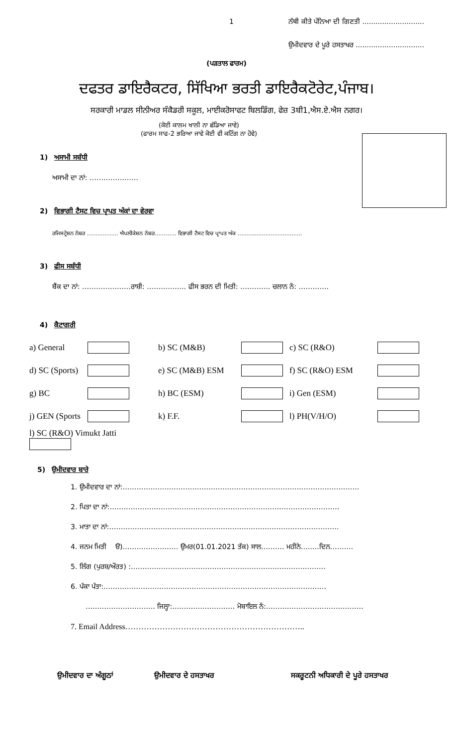1 ਨੱਥੀ ਕੀਤੇ ਪੰਨਿਆ ਦੀ ਗਿਣਤੀ ............................
ਉਮੀਦਵਾਰ ਦੇ ਪੂਰੇ ਹਸਤਾਖਰ ...............................
(ਪੜਤਾਲ ਫਾਰਮ)
ਦਫਤਰ ਡਾਇਰੈਕਟਰ, ਸਿੱਖਿਆ ਭਰਤੀ ਡਾਇਰੈਕਟੋਰੇਟ,ਪੰਜਾਬ।
ਸਰਕਾਰੀ ਮਾਡਲ ਸੀਨੀਅਰ ਸੰਕੈਡਰੀ ਸਕੂਲ, ਮਾਈਕਰੋਸਾਫਟ ਬਿਲਡਿੰਗ, ਫੇਜ਼ 3ਬੀ1,ਐਸ.ਏ.ਐਸ ਨਗਰ।
(ਕੋਈ ਕਾਲਮ ਖਾਲੀ ਨਾ ਛੱਡਿਆ ਜਾਵੇ)
(ਫਾਰਮ ਸਾਫ-2 ਭਰਿਆ ਜਾਵੇ ਕੋਈ ਵੀ ਕਟਿੰਗ ਨਾ ਹੋਵੇ)
1) ਅਸਾਮੀ ਸਬੰਧੀ
ਅਸਾਮੀ ਦਾ ਨਾਂ: …………………
2) ਵਿਭਾਗੀ ਟੈਸਟ ਵਿਚ ਪ੍ਰਾਪਤ ਅੰਕਾਂ ਦਾ ਵੇਰਵਾ
ਰਜਿਸਟ੍ਰੇਸ਼ਨ ਨੰਬਰ .................. ਐਪਲੀਕੇਸ਼ਨ ਨੰਬਰ………… ਵਿਭਾਗੀ ਟੈਸਟ ਵਿਚ ਪ੍ਰਾਪਤ ਅੰਕ .....................................
3) ਫੀਸ ਸਬੰਧੀ
ਬੈਂਕ ਦਾ ਨਾਂ: …………………ਰਾਸ਼ੀ: …………….. ਫੀਸ ਭਰਨ ਦੀ ਮਿਤੀ: …………. ਚਲਾਨ ਨੰ: ………….
4) ਕੈਟਾਗਰੀ
| a) General | | b) SC (M&B) | | c) SC (R&O) | |
| d) SC (Sports) | | e) SC (M&B) ESM | | f) SC (R&O) ESM | |
| g) BC | | h) BC (ESM) | | i) Gen (ESM) | |
| j) GEN (Sports | | k) F.F. | | l) PH(V/H/O) | |
| l) SC (R&O) Vimukt Jatti | | | | | |
5) ਉਮੀਦਵਾਰ ਬਾਰੇ
1. ਉਮੀਦਵਾਰ ਦਾ ਨਾਂ:…………………………………………………………………………………………
2. ਪਿਤਾ ਦਾ ਨਾਂ:………………………………………………………………………………………
3. ਮਾਤਾ ਦਾ ਨਾਂ:………………………………………………………………………………………
4. ਜਨਮ ਮਿਤੀ ੳ)…………………… ਉਮਰ(01.01.2021 ਤੱਕ) ਸਾਲ………. ਮਹੀਨੇ……..ਦਿਨ……….
5. ਲਿੰਗ (ਪੁਰਸ਼/ਔਰਤ) :…………………………………………………………………………
6. ਪੱਕਾ ਪੱਤਾ:……………………………………………………………………………………
………………………… ਜਿਲ੍ਹਾ:……………………… ਮੋਬਾਇਲ ਨੰ:……………………………………
7. Email Address…………………………………………………………..
ਉਮੀਦਵਾਰ ਦਾ ਅੰਗੂਠਾਂ ਉਮੀਦਵਾਰ ਦੇ ਹਸਤਾਖਰ ਸਕਰੂਟਨੀ ਅਧਿਕਾਰੀ ਦੇ ਪੂਰੇ ਹਸਤਾਖਰ